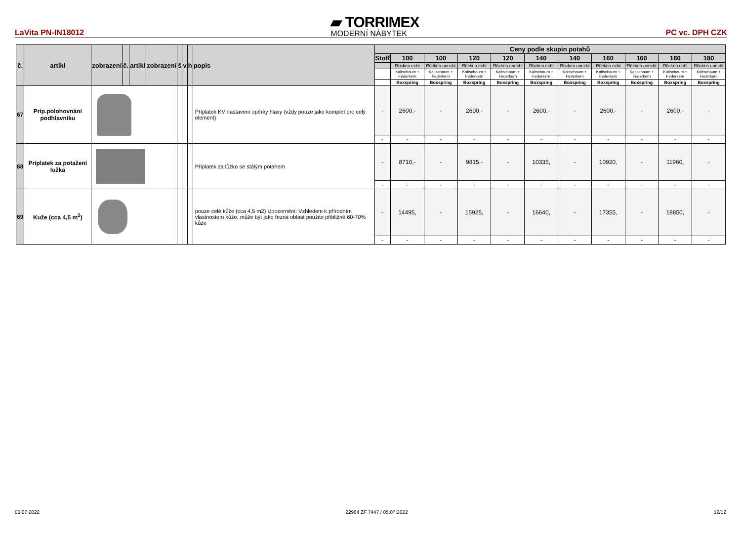LaVita PN-IN18012
▰ TORRIMEX
MODERNÍ NÁBYTEK
PC vc. DPH CZK
| č. | artikl | zobrazení | č. | artikl | zobrazení | š | v | h | popis | Ceny podle skupin potahů | | | | | | | | | | |
| --- | --- | --- | --- | --- | --- | --- | --- | --- | --- | --- | --- | --- | --- | --- | --- | --- | --- | --- | --- | --- |
| | | | | | | | | | | Stoff | 100 | 100 | 120 | 120 | 140 | 140 | 160 | 160 | 180 | 180 |
| | | | | | | | | | | | Rücken echt | Rücken unecht | Rücken echt | Rücken unecht | Rücken echt | Rücken unecht | Rücken echt | Rücken unecht | Rücken echt | Rücken unecht |
| | | | | | | | | | | | Kaltschaum + Federkern | Kaltschaum + Federkern | Kaltschaum + Federkern | Kaltschaum + Federkern | Kaltschaum + Federkern | Kaltschaum + Federkern | Kaltschaum + Federkern | Kaltschaum + Federkern | Kaltschaum + Federkern | Kaltschaum + Federkern |
| | | | | | | | | | | | Boxspring | Boxspring | Boxspring | Boxspring | Boxspring | Boxspring | Boxspring | Boxspring | Boxspring | Boxspring |
| 67 | Príp.polohovnání podhlavníku | | | | | | | | Příplatek KV nastavení opěrky hlavy (vždy pouze jako komplet pro celý element) | - | 2600,- | - | 2600,- | - | 2600,- | - | 2600,- | - | 2600,- | - |
| | | | | | | | | | | - | - | - | - | - | - | - | - | - | - | - |
| 68 | Príplatek za potažení lužka | | | | | | | | Příplatek za lůžko se stálým potahem | - | 8710,- | - | 9815,- | - | 10335, | - | 10920, | - | 11960, | - |
| | | | | | | | | | | - | - | - | - | - | - | - | - | - | - | - |
| 69 | Kuže (cca 4,5 m<sup>2</sup>) | | | | | | | | pouze celé kůže (cca 4,5 m2) Upozornění: Vzhledem k přírodním vlastnostem kůže, může být jako řezná oblast použito přibližně 60-70% kůže | - | 14495, | - | 15925, | - | 16640, | - | 17355, | - | 18850, | - |
| | | | | | | | | | | - | - | - | - | - | - | - | - | - | - | - |
05.07.2022 22964 ZF 7447 / 05.07.2022 12/12